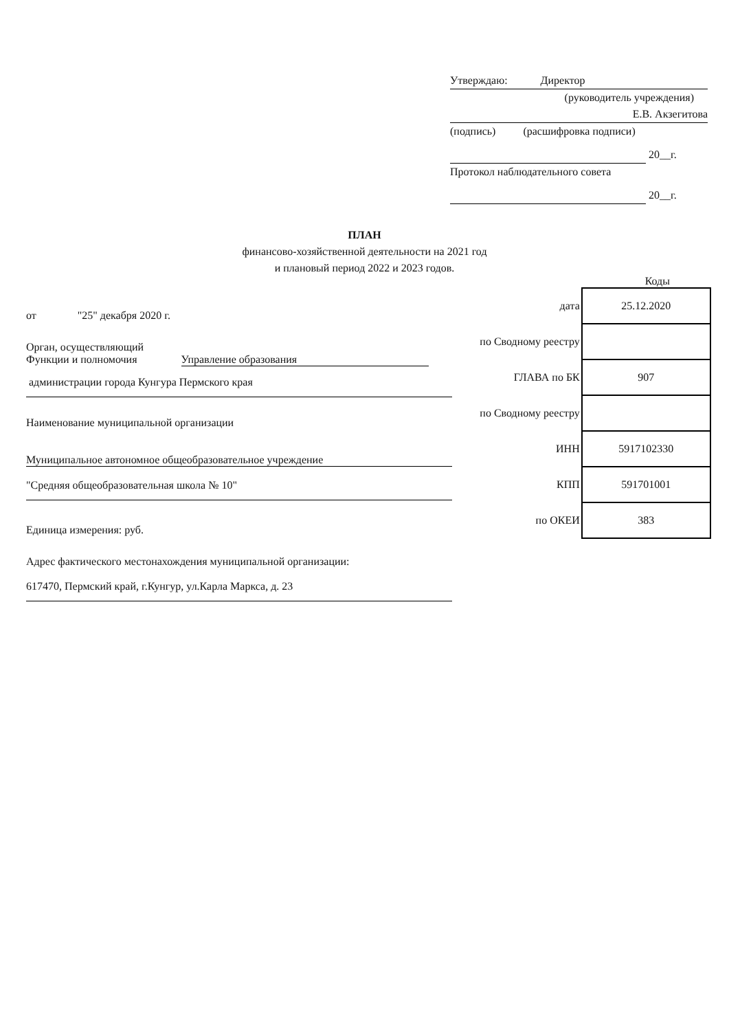Утверждаю: Директор
(руководитель учреждения)
Е.В. Акзегитова
(подпись) (расшифровка подписи)
20__г.
Протокол наблюдательного совета
20__г.
ПЛАН
финансово-хозяйственной деятельности на 2021 год
и плановый период 2022 и 2023 годов.
Коды
| дата | 25.12.2020 |
| по Сводному реестру | |
| ГЛАВА по БК | 907 |
| по Сводному реестру | |
| ИНН | 5917102330 |
| КПП | 591701001 |
| по ОКЕИ | 383 |
от "25" декабря 2020 г.
Орган, осуществляющий
Функции и полномочия Управление образования
администрации города Кунгура Пермского края
Наименование муниципальной организации
Муниципальное автономное общеобразовательное учреждение
"Средняя общеобразовательная школа № 10"
Единица измерения: руб.
Адрес фактического местонахождения муниципальной организации:
617470, Пермский край, г.Кунгур, ул.Карла Маркса, д. 23